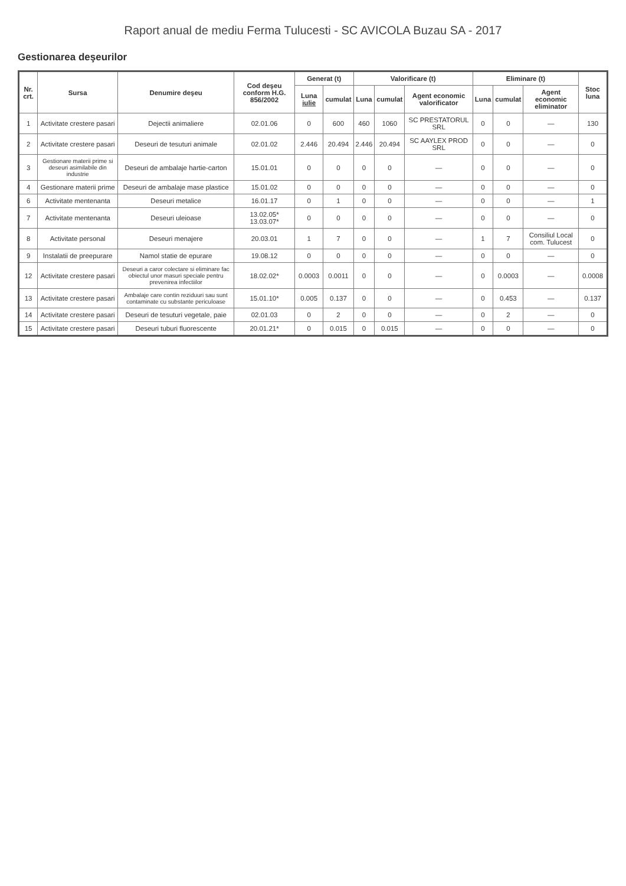Raport anual de mediu Ferma Tulucesti - SC AVICOLA Buzau SA - 2017
Gestionarea deşeurilor
| Nr. crt. | Sursa | Denumire deşeu | Cod deşeu conform H.G. 856/2002 | Generat (t) | | Valorificare (t) | | | Eliminare (t) | | | Stoc luna |
| --- | --- | --- | --- | --- | --- | --- | --- | --- | --- | --- | --- | --- |
| | | | | Luna iulie | cumulat | Luna | cumulat | Agent economic valorificator | Luna | cumulat | Agent economic eliminator | |
| 1 | Activitate crestere pasari | Dejectii animaliere | 02.01.06 | 0 | 600 | 460 | 1060 | SC PRESTATORUL SRL | 0 | 0 | — | 130 |
| 2 | Activitate crestere pasari | Deseuri de tesuturi animale | 02.01.02 | 2.446 | 20.494 | 2.446 | 20.494 | SC AAYLEX PROD SRL | 0 | 0 | — | 0 |
| 3 | Gestionare materii prime si deseuri asimilabile din industrie | Deseuri de ambalaje hartie-carton | 15.01.01 | 0 | 0 | 0 | 0 | — | 0 | 0 | — | 0 |
| 4 | Gestionare materii prime | Deseuri de ambalaje mase plastice | 15.01.02 | 0 | 0 | 0 | 0 | — | 0 | 0 | — | 0 |
| 6 | Activitate mentenanta | Deseuri metalice | 16.01.17 | 0 | 1 | 0 | 0 | — | 0 | 0 | — | 1 |
| 7 | Activitate mentenanta | Deseuri uleioase | 13.02.05* 13.03.07* | 0 | 0 | 0 | 0 | — | 0 | 0 | — | 0 |
| 8 | Activitate personal | Deseuri menajere | 20.03.01 | 1 | 7 | 0 | 0 | — | 1 | 7 | Consiliul Local com. Tulucest | 0 |
| 9 | Instalatii de preepurare | Namol statie de epurare | 19.08.12 | 0 | 0 | 0 | 0 | — | 0 | 0 | — | 0 |
| 12 | Activitate crestere pasari | Deseuri a caror colectare si eliminare fac obiectul unor masuri speciale pentru prevenirea infectiilor | 18.02.02* | 0.0003 | 0.0011 | 0 | 0 | — | 0 | 0.0003 | — | 0.0008 |
| 13 | Activitate crestere pasari | Ambalaje care contin reziduuri sau sunt contaminate cu substante periculoase | 15.01.10* | 0.005 | 0.137 | 0 | 0 | — | 0 | 0.453 | — | 0.137 |
| 14 | Activitate crestere pasari | Deseuri de tesuturi vegetale, paie | 02.01.03 | 0 | 2 | 0 | 0 | — | 0 | 2 | — | 0 |
| 15 | Activitate crestere pasari | Deseuri tuburi fluorescente | 20.01.21* | 0 | 0.015 | 0 | 0.015 | — | 0 | 0 | — | 0 |